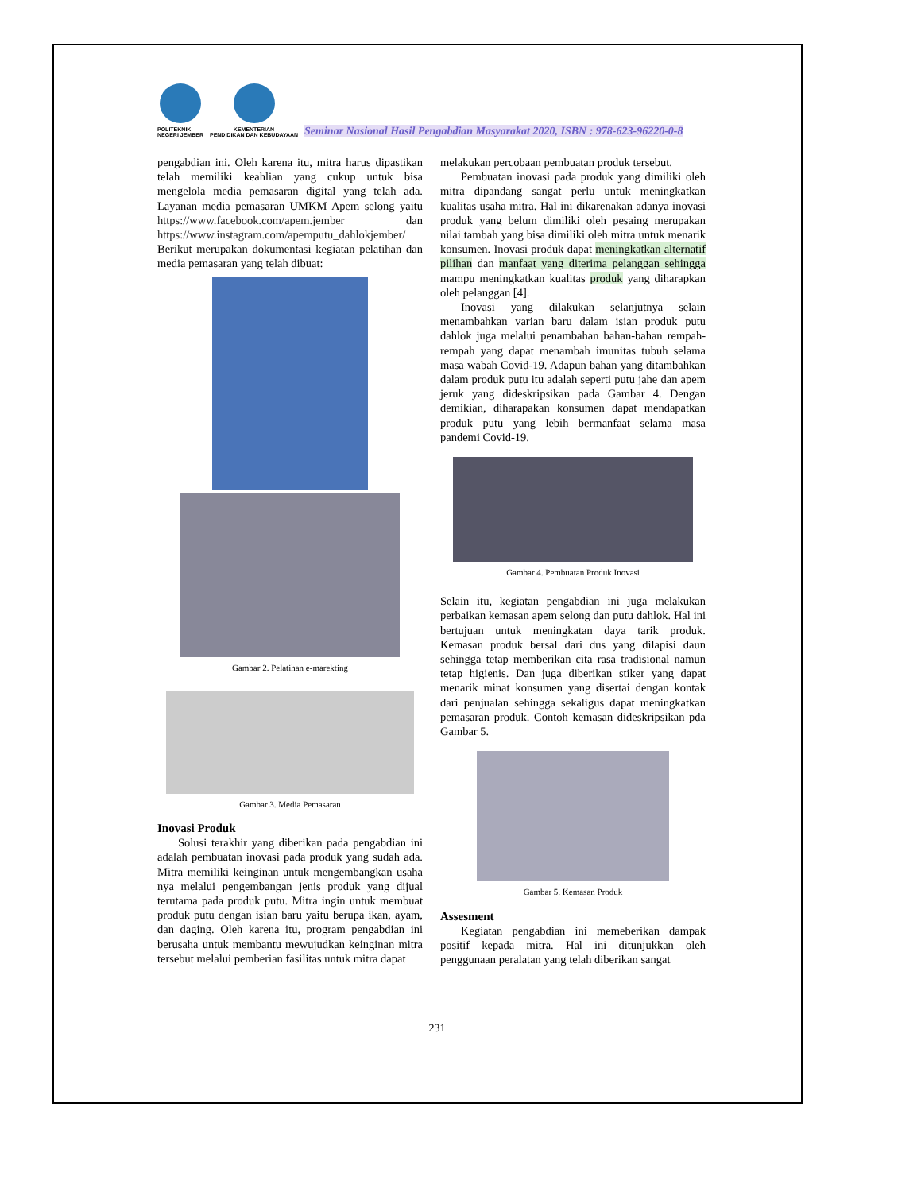POLITEKNIK
NEGERI JEMBER
KEMENTERIAN
PENDIDIKAN DAN KEBUDAYAAN
Seminar Nasional Hasil Pengabdian Masyarakat 2020, ISBN : 978-623-96220-0-8
pengabdian ini. Oleh karena itu, mitra harus dipastikan telah memiliki keahlian yang cukup untuk bisa mengelola media pemasaran digital yang telah ada. Layanan media pemasaran UMKM Apem selong yaitu https://www.facebook.com/apem.jember dan https://www.instagram.com/apemputu_dahlokjember/ Berikut merupakan dokumentasi kegiatan pelatihan dan media pemasaran yang telah dibuat:
Gambar 2. Pelatihan e-marekting
Gambar 3. Media Pemasaran
Inovasi Produk
Solusi terakhir yang diberikan pada pengabdian ini adalah pembuatan inovasi pada produk yang sudah ada. Mitra memiliki keinginan untuk mengembangkan usaha nya melalui pengembangan jenis produk yang dijual terutama pada produk putu. Mitra ingin untuk membuat produk putu dengan isian baru yaitu berupa ikan, ayam, dan daging. Oleh karena itu, program pengabdian ini berusaha untuk membantu mewujudkan keinginan mitra tersebut melalui pemberian fasilitas untuk mitra dapat
melakukan percobaan pembuatan produk tersebut.
Pembuatan inovasi pada produk yang dimiliki oleh mitra dipandang sangat perlu untuk meningkatkan kualitas usaha mitra. Hal ini dikarenakan adanya inovasi produk yang belum dimiliki oleh pesaing merupakan nilai tambah yang bisa dimiliki oleh mitra untuk menarik konsumen. Inovasi produk dapat meningkatkan alternatif pilihan dan manfaat yang diterima pelanggan sehingga mampu meningkatkan kualitas produk yang diharapkan oleh pelanggan [4].
Inovasi yang dilakukan selanjutnya selain menambahkan varian baru dalam isian produk putu dahlok juga melalui penambahan bahan-bahan rempah-rempah yang dapat menambah imunitas tubuh selama masa wabah Covid-19. Adapun bahan yang ditambahkan dalam produk putu itu adalah seperti putu jahe dan apem jeruk yang dideskripsikan pada Gambar 4. Dengan demikian, diharapakan konsumen dapat mendapatkan produk putu yang lebih bermanfaat selama masa pandemi Covid-19.
Gambar 4. Pembuatan Produk Inovasi
Selain itu, kegiatan pengabdian ini juga melakukan perbaikan kemasan apem selong dan putu dahlok. Hal ini bertujuan untuk meningkatan daya tarik produk. Kemasan produk bersal dari dus yang dilapisi daun sehingga tetap memberikan cita rasa tradisional namun tetap higienis. Dan juga diberikan stiker yang dapat menarik minat konsumen yang disertai dengan kontak dari penjualan sehingga sekaligus dapat meningkatkan pemasaran produk. Contoh kemasan dideskripsikan pda Gambar 5.
Gambar 5. Kemasan Produk
Assesment
Kegiatan pengabdian ini memeberikan dampak positif kepada mitra. Hal ini ditunjukkan oleh penggunaan peralatan yang telah diberikan sangat
231